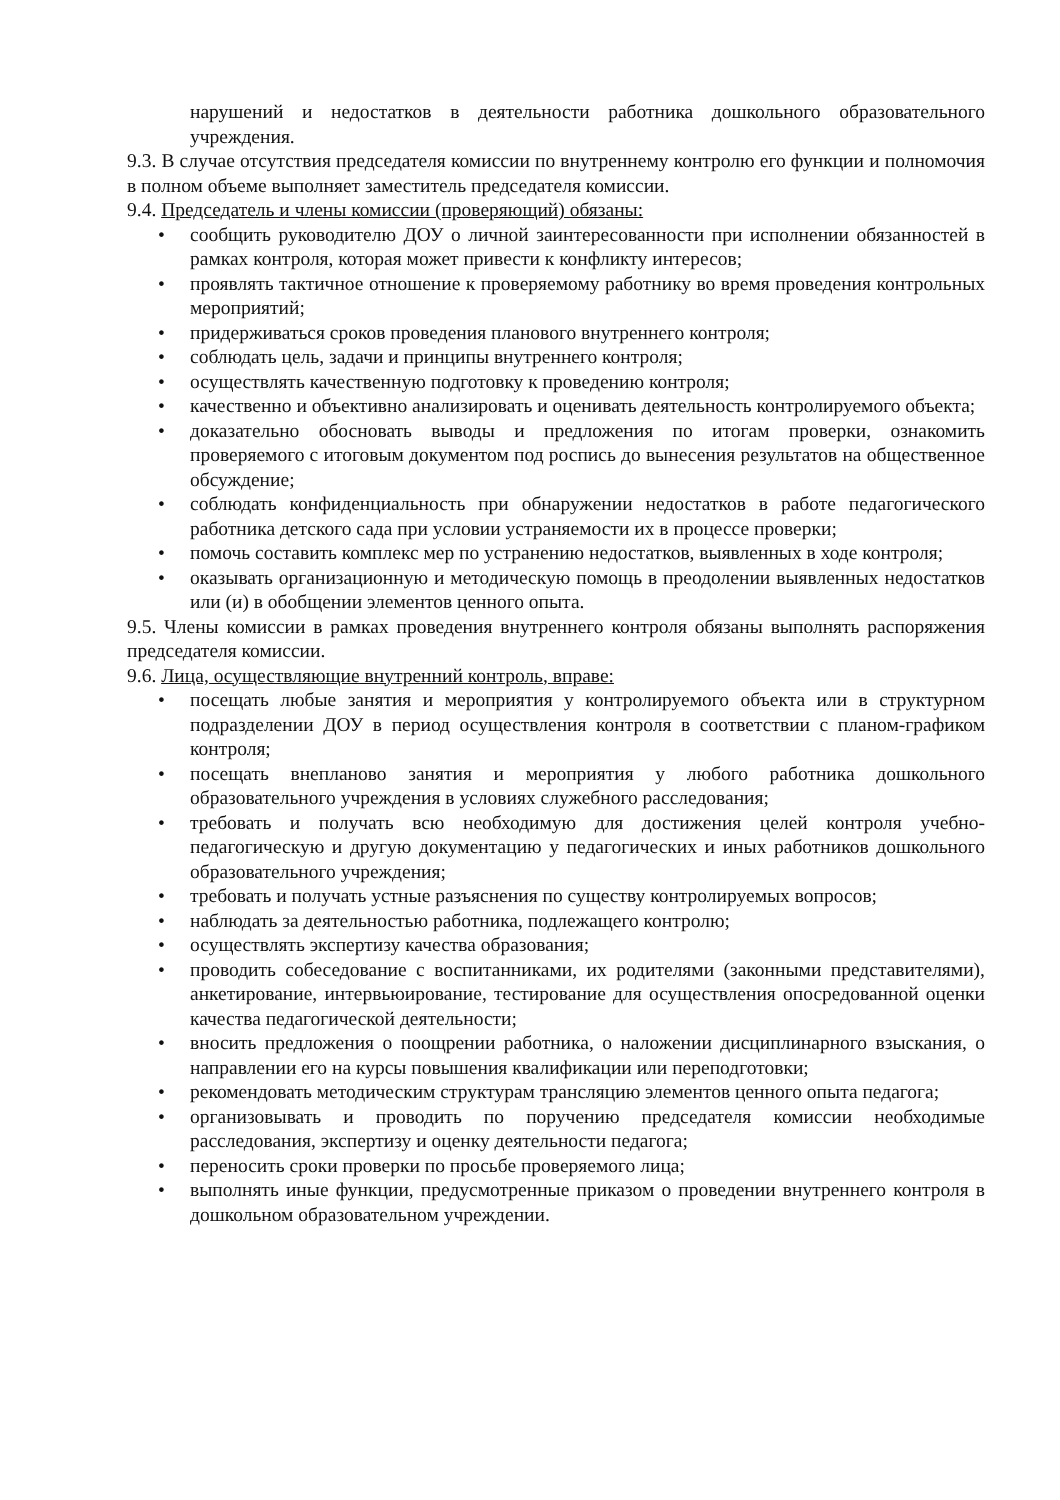нарушений и недостатков в деятельности работника дошкольного образовательного учреждения.
9.3. В случае отсутствия председателя комиссии по внутреннему контролю его функции и полномочия в полном объеме выполняет заместитель председателя комиссии.
9.4. Председатель и члены комиссии (проверяющий) обязаны:
• сообщить руководителю ДОУ о личной заинтересованности при исполнении обязанностей в рамках контроля, которая может привести к конфликту интересов;
• проявлять тактичное отношение к проверяемому работнику во время проведения контрольных мероприятий;
• придерживаться сроков проведения планового внутреннего контроля;
• соблюдать цель, задачи и принципы внутреннего контроля;
• осуществлять качественную подготовку к проведению контроля;
• качественно и объективно анализировать и оценивать деятельность контролируемого объекта;
• доказательно обосновать выводы и предложения по итогам проверки, ознакомить проверяемого с итоговым документом под роспись до вынесения результатов на общественное обсуждение;
• соблюдать конфиденциальность при обнаружении недостатков в работе педагогического работника детского сада при условии устраняемости их в процессе проверки;
• помочь составить комплекс мер по устранению недостатков, выявленных в ходе контроля;
• оказывать организационную и методическую помощь в преодолении выявленных недостатков или (и) в обобщении элементов ценного опыта.
9.5. Члены комиссии в рамках проведения внутреннего контроля обязаны выполнять распоряжения председателя комиссии.
9.6. Лица, осуществляющие внутренний контроль, вправе:
• посещать любые занятия и мероприятия у контролируемого объекта или в структурном подразделении ДОУ в период осуществления контроля в соответствии с планом-графиком контроля;
• посещать внепланово занятия и мероприятия у любого работника дошкольного образовательного учреждения в условиях служебного расследования;
• требовать и получать всю необходимую для достижения целей контроля учебно-педагогическую и другую документацию у педагогических и иных работников дошкольного образовательного учреждения;
• требовать и получать устные разъяснения по существу контролируемых вопросов;
• наблюдать за деятельностью работника, подлежащего контролю;
• осуществлять экспертизу качества образования;
• проводить собеседование с воспитанниками, их родителями (законными представителями), анкетирование, интервьюирование, тестирование для осуществления опосредованной оценки качества педагогической деятельности;
• вносить предложения о поощрении работника, о наложении дисциплинарного взыскания, о направлении его на курсы повышения квалификации или переподготовки;
• рекомендовать методическим структурам трансляцию элементов ценного опыта педагога;
• организовывать и проводить по поручению председателя комиссии необходимые расследования, экспертизу и оценку деятельности педагога;
• переносить сроки проверки по просьбе проверяемого лица;
• выполнять иные функции, предусмотренные приказом о проведении внутреннего контроля в дошкольном образовательном учреждении.